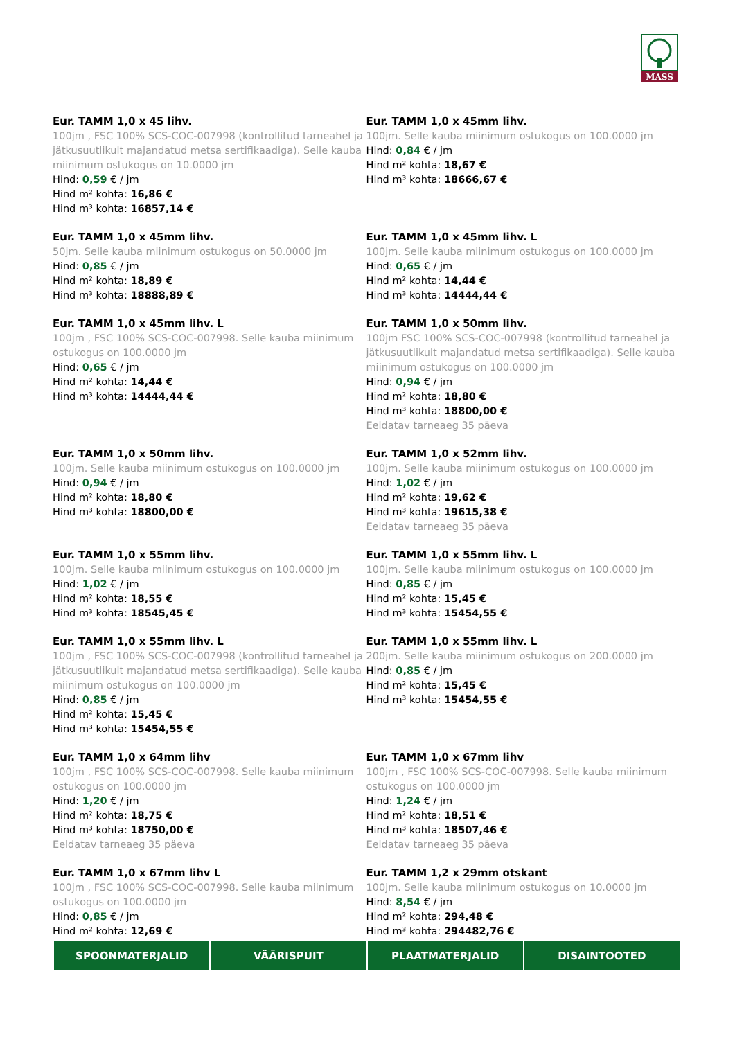MASS
Eur. TAMM 1,0 x 45 lihv.
100jm , FSC 100% SCS-COC-007998 (kontrollitud tarneahel ja jätkusuutlikult majandatud metsa sertifikaadiga). Selle kauba miinimum ostukogus on 10.0000 jm
Hind: 0,59 € / jm
Hind m² kohta: 16,86 €
Hind m³ kohta: 16857,14 €
Eur. TAMM 1,0 x 45mm lihv.
100jm. Selle kauba miinimum ostukogus on 100.0000 jm
Hind: 0,84 € / jm
Hind m² kohta: 18,67 €
Hind m³ kohta: 18666,67 €
Eur. TAMM 1,0 x 45mm lihv.
50jm. Selle kauba miinimum ostukogus on 50.0000 jm
Hind: 0,85 € / jm
Hind m² kohta: 18,89 €
Hind m³ kohta: 18888,89 €
Eur. TAMM 1,0 x 45mm lihv. L
100jm. Selle kauba miinimum ostukogus on 100.0000 jm
Hind: 0,65 € / jm
Hind m² kohta: 14,44 €
Hind m³ kohta: 14444,44 €
Eur. TAMM 1,0 x 45mm lihv. L
100jm , FSC 100% SCS-COC-007998. Selle kauba miinimum ostukogus on 100.0000 jm
Hind: 0,65 € / jm
Hind m² kohta: 14,44 €
Hind m³ kohta: 14444,44 €
Eur. TAMM 1,0 x 50mm lihv.
100jm FSC 100% SCS-COC-007998 (kontrollitud tarneahel ja jätkusuutlikult majandatud metsa sertifikaadiga). Selle kauba miinimum ostukogus on 100.0000 jm
Hind: 0,94 € / jm
Hind m² kohta: 18,80 €
Hind m³ kohta: 18800,00 €
Eeldatav tarneaeg 35 päeva
Eur. TAMM 1,0 x 50mm lihv.
100jm. Selle kauba miinimum ostukogus on 100.0000 jm
Hind: 0,94 € / jm
Hind m² kohta: 18,80 €
Hind m³ kohta: 18800,00 €
Eur. TAMM 1,0 x 52mm lihv.
100jm. Selle kauba miinimum ostukogus on 100.0000 jm
Hind: 1,02 € / jm
Hind m² kohta: 19,62 €
Hind m³ kohta: 19615,38 €
Eeldatav tarneaeg 35 päeva
Eur. TAMM 1,0 x 55mm lihv.
100jm. Selle kauba miinimum ostukogus on 100.0000 jm
Hind: 1,02 € / jm
Hind m² kohta: 18,55 €
Hind m³ kohta: 18545,45 €
Eur. TAMM 1,0 x 55mm lihv. L
100jm. Selle kauba miinimum ostukogus on 100.0000 jm
Hind: 0,85 € / jm
Hind m² kohta: 15,45 €
Hind m³ kohta: 15454,55 €
Eur. TAMM 1,0 x 55mm lihv. L
100jm , FSC 100% SCS-COC-007998 (kontrollitud tarneahel ja jätkusuutlikult majandatud metsa sertifikaadiga). Selle kauba miinimum ostukogus on 100.0000 jm
Hind: 0,85 € / jm
Hind m² kohta: 15,45 €
Hind m³ kohta: 15454,55 €
Eur. TAMM 1,0 x 55mm lihv. L
200jm. Selle kauba miinimum ostukogus on 200.0000 jm
Hind: 0,85 € / jm
Hind m² kohta: 15,45 €
Hind m³ kohta: 15454,55 €
Eur. TAMM 1,0 x 64mm lihv
100jm , FSC 100% SCS-COC-007998. Selle kauba miinimum ostukogus on 100.0000 jm
Hind: 1,20 € / jm
Hind m² kohta: 18,75 €
Hind m³ kohta: 18750,00 €
Eeldatav tarneaeg 35 päeva
Eur. TAMM 1,0 x 67mm lihv
100jm , FSC 100% SCS-COC-007998. Selle kauba miinimum ostukogus on 100.0000 jm
Hind: 1,24 € / jm
Hind m² kohta: 18,51 €
Hind m³ kohta: 18507,46 €
Eeldatav tarneaeg 35 päeva
Eur. TAMM 1,0 x 67mm lihv L
100jm , FSC 100% SCS-COC-007998. Selle kauba miinimum ostukogus on 100.0000 jm
Hind: 0,85 € / jm
Hind m² kohta: 12,69 €
Eur. TAMM 1,2 x 29mm otskant
100jm. Selle kauba miinimum ostukogus on 10.0000 jm
Hind: 8,54 € / jm
Hind m² kohta: 294,48 €
Hind m³ kohta: 294482,76 €
SPOONMATERJALID VÄÄRISPUIT PLAATMATERJALID DISAINTOOTED